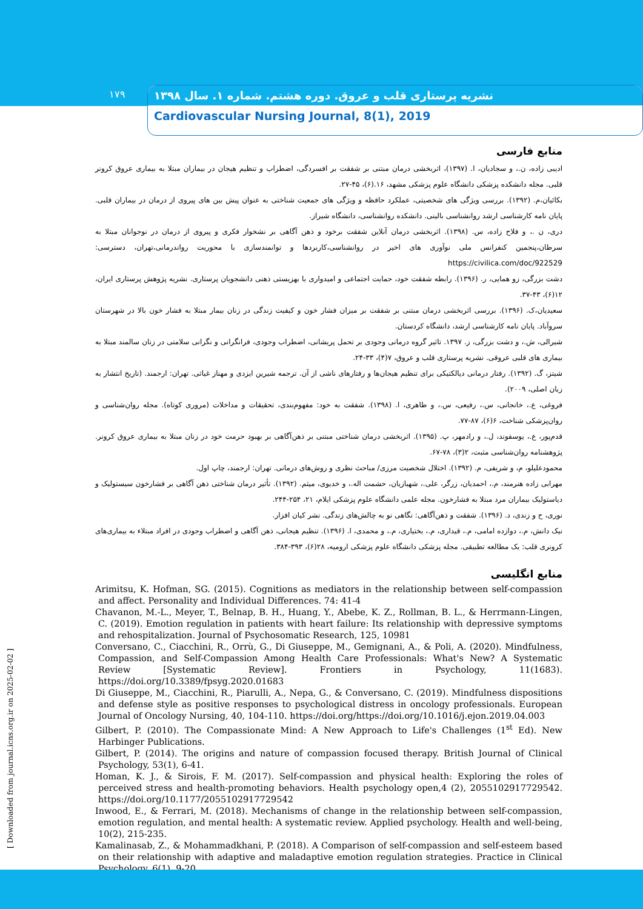۱۷۹
نشریه پرستاری قلب و عروق. دوره هشتم. شماره ۱. سال ۱۳۹۸
Cardiovascular Nursing Journal, 8(1), 2019
منابع فارسی
ادیبی زاده، ن.، و سجادیان، ا. (۱۳۹۷)، اثربخشی درمان مبتنی بر شفقت بر افسردگی، اضطراب و تنظیم هیجان در بیماران مبتلا به بیماری عروق کرونر قلبی. مجله دانشکده پزشکی دانشگاه علوم پزشکی مشهد، ۱۶.(۶)، ۴۵-۲۷.
بکائیان،م. (۱۳۹۲). بررسی ویژگی های شخصیتی، عملکرد حافظه و ویژگی های جمعیت شناختی به عنوان پیش بین های پیروی از درمان در بیماران قلبی. پایان نامه کارشناسی ارشد روانشناسی بالینی. دانشکده روانشناسی، دانشگاه شیراز.
دری، ن .، و فلاح زاده، س. (۱۳۹۸). اثربخشی درمان آنلاین شفقت برخود و ذهن آگاهی بر نشخوار فکری و پیروی از درمان در نوجوانان مبتلا به سرطان،پنجمین کنفرانس ملی نوآوری های اخیر در روانشناسی،کاربردها و توانمندسازی با محوریت رواندرمانی،تهران، دسترسی: https://civilica.com/doc/922529
دشت بزرگی، زو همایی، ر. (۱۳۹۶). رابطه شفقت خود، حمایت اجتماعی و امیدواری با بهزیستی ذهنی دانشجویان پرستاری. نشریه پژوهش پرستاری ایران، ۱۲(۶)، ۴۳-۳۷.
سعیدیان،ک. (۱۳۹۶). بررسی اثربخشی درمان مبتنی بر شفقت بر میزان فشار خون و کیفیت زندگی در زنان بیمار مبتلا به فشار خون بالا در شهرستان سروآباد. پایان نامه کارشناسی ارشد، دانشگاه کردستان.
شیرالی، ش.، و دشت بزرگی، ز. ۱۳۹۷. تاثیر گروه درمانی وجودی بر تحمل پریشانی، اضطراب وجودی، فرانگرانی و نگرانی سلامتی در زنان سالمند مبتلا به بیماری های قلبی عروقی. نشریه پرستاری قلب و عروق، ۷(۴)، ۳۳-۲۴.
شیتز، گ. (۱۳۹۲). رفتار درمانی دیالکتیکی برای تنظیم هیجان‌ها و رفتارهای ناشی از آن. ترجمه شیرین ایزدی و مهناز غیاثی. تهران: ارجمند. (تاریخ انتشار به زبان اصلی، ۲۰۰۹).
فروغی، ع.، خانجانی، س.، رفیعی، س.، و طاهری، ا. (۱۳۹۸). شفقت به خود: مفهوم‌بندی، تحقیقات و مداخلات (مروری کوتاه). مجله روان‌شناسی و روان‌پزشکی شناخت، ۶(۶)، ۸۷-۷۷.
قدم‌پور، ع.، یوسفوند، ل.، و رادمهر، پ. (۱۳۹۵). اثربخشی درمان شناختی مبتنی بر ذهن‌آگاهی بر بهبود حرمت خود در زنان مبتلا به بیماری عروق کرونر. پژوهشنامه روان‌شناسی مثبت، ۲(۳)، ۷۸-۶۷.
محمودعلیلو، م، و شریفی، م. (۱۳۹۲). اختلال شخصیت مرزی/ مباحث نظری و روش‌های درمانی. تهران: ارجمند، چاپ اول.
مهرابی زاده هنرمند، م.، احمدیان، زرگر، علی.، شهبازیان، حشمت اله.، و خدیوی، میثم. (۱۳۹۲). تأثیر درمان شناختی ذهن آگاهی بر فشارخون سیستولیک و دیاستولیک بیماران مرد مبتلا به فشارخون. مجله علمی دانشگاه علوم پزشکی ایلام، ۲۱، ۲۵۴-۲۴۴.
نوری، ح و زندی، د. (۱۳۹۶). شفقت و ذهن‌آگاهی: نگاهی نو به چالش‌های زندگی. نشر کیان افزار.
نیک دانش، م.، دوازده امامی، م.، قیداری، م.، بختیاری، م.، و محمدی، ا. (۱۳۹۶). تنظیم هیجانی، ذهن آگاهی و اضطراب وجودی در افراد مبتلاء به بیماری‌های کرونری قلب: یک مطالعه تطبیقی. مجله پزشکی دانشگاه علوم پزشکی ارومیه، ۲۸(۶)، ۳۹۳-۳۸۴.
منابع انگلیسی
Arimitsu, K. Hofman, SG. (2015). Cognitions as mediators in the relationship between self-compassion and affect. Personality and Individual Differences. 74: 41-4
Chavanon, M.-L., Meyer, T., Belnap, B. H., Huang, Y., Abebe, K. Z., Rollman, B. L., & Herrmann-Lingen, C. (2019). Emotion regulation in patients with heart failure: Its relationship with depressive symptoms and rehospitalization. Journal of Psychosomatic Research, 125, 10981
Conversano, C., Ciacchini, R., Orrù, G., Di Giuseppe, M., Gemignani, A., & Poli, A. (2020). Mindfulness, Compassion, and Self-Compassion Among Health Care Professionals: What's New? A Systematic Review [Systematic Review]. Frontiers in Psychology, 11(1683). https://doi.org/10.3389/fpsyg.2020.01683
Di Giuseppe, M., Ciacchini, R., Piarulli, A., Nepa, G., & Conversano, C. (2019). Mindfulness dispositions and defense style as positive responses to psychological distress in oncology professionals. European Journal of Oncology Nursing, 40, 104-110. https://doi.org/https://doi.org/10.1016/j.ejon.2019.04.003
Gilbert, P. (2010). The Compassionate Mind: A New Approach to Life's Challenges (1<sup>st</sup> Ed). New Harbinger Publications.
Gilbert, P. (2014). The origins and nature of compassion focused therapy. British Journal of Clinical Psychology, 53(1), 6-41.
Homan, K. J., & Sirois, F. M. (2017). Self-compassion and physical health: Exploring the roles of perceived stress and health-promoting behaviors. Health psychology open,4 (2), 2055102917729542. https://doi.org/10.1177/2055102917729542
Inwood, E., & Ferrari, M. (2018). Mechanisms of change in the relationship between self-compassion, emotion regulation, and mental health: A systematic review. Applied psychology. Health and well-being, 10(2), 215-235.
Kamalinasab, Z., & Mohammadkhani, P. (2018). A Comparison of self-compassion and self-esteem based on their relationship with adaptive and maladaptive emotion regulation strategies. Practice in Clinical Psychology, 6(1), 9-20.
[ Downloaded from journal.icns.org.ir on 2025-02-02 ]